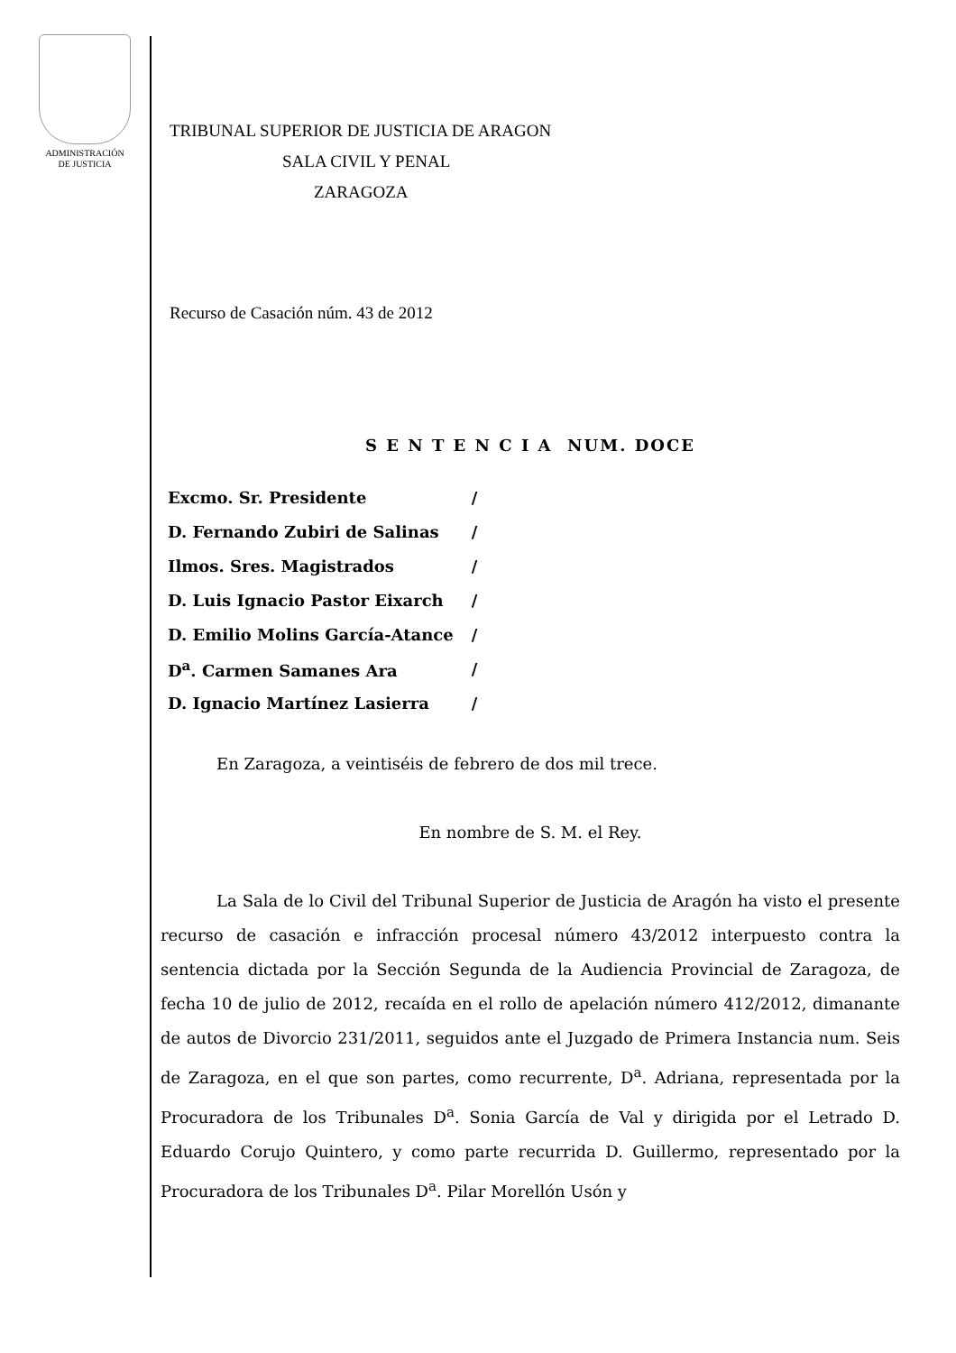ADMINISTRACIÓN
DE JUSTICIA
TRIBUNAL SUPERIOR DE JUSTICIA DE ARAGON
SALA CIVIL Y PENAL
ZARAGOZA
Recurso de Casación núm. 43 de 2012
S E N T E N C I A NUM. DOCE
| Excmo. Sr. Presidente | / |
| D. Fernando Zubiri de Salinas | / |
| Ilmos. Sres. Magistrados | / |
| D. Luis Ignacio Pastor Eixarch | / |
| D. Emilio Molins García-Atance | / |
| D<sup>a</sup>. Carmen Samanes Ara | / |
| D. Ignacio Martínez Lasierra | / |
En Zaragoza, a veintiséis de febrero de dos mil trece.
En nombre de S. M. el Rey.
La Sala de lo Civil del Tribunal Superior de Justicia de Aragón ha visto el presente recurso de casación e infracción procesal número 43/2012 interpuesto contra la sentencia dictada por la Sección Segunda de la Audiencia Provincial de Zaragoza, de fecha 10 de julio de 2012, recaída en el rollo de apelación número 412/2012, dimanante de autos de Divorcio 231/2011, seguidos ante el Juzgado de Primera Instancia num. Seis de Zaragoza, en el que son partes, como recurrente, D<sup>a</sup>. Adriana, representada por la Procuradora de los Tribunales D<sup>a</sup>. Sonia García de Val y dirigida por el Letrado D. Eduardo Corujo Quintero, y como parte recurrida D. Guillermo, representado por la Procuradora de los Tribunales D<sup>a</sup>. Pilar Morellón Usón y